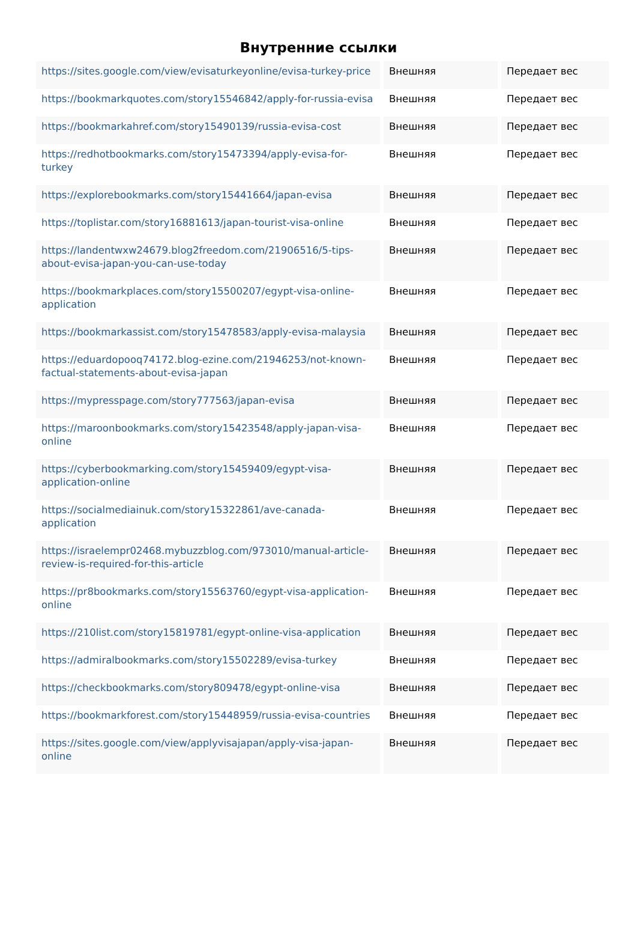Внутренние ссылки
| https://sites.google.com/view/evisaturkeyonline/evisa-turkey-price | Внешняя | Передает вес |
| https://bookmarkquotes.com/story15546842/apply-for-russia-evisa | Внешняя | Передает вес |
| https://bookmarkahref.com/story15490139/russia-evisa-cost | Внешняя | Передает вес |
| https://redhotbookmarks.com/story15473394/apply-evisa-for-turkey | Внешняя | Передает вес |
| https://explorebookmarks.com/story15441664/japan-evisa | Внешняя | Передает вес |
| https://toplistar.com/story16881613/japan-tourist-visa-online | Внешняя | Передает вес |
| https://landentwxw24679.blog2freedom.com/21906516/5-tips-about-evisa-japan-you-can-use-today | Внешняя | Передает вес |
| https://bookmarkplaces.com/story15500207/egypt-visa-online-application | Внешняя | Передает вес |
| https://bookmarkassist.com/story15478583/apply-evisa-malaysia | Внешняя | Передает вес |
| https://eduardopooq74172.blog-ezine.com/21946253/not-known-factual-statements-about-evisa-japan | Внешняя | Передает вес |
| https://mypresspage.com/story777563/japan-evisa | Внешняя | Передает вес |
| https://maroonbookmarks.com/story15423548/apply-japan-visa-online | Внешняя | Передает вес |
| https://cyberbookmarking.com/story15459409/egypt-visa-application-online | Внешняя | Передает вес |
| https://socialmediainuk.com/story15322861/ave-canada-application | Внешняя | Передает вес |
| https://israelempr02468.mybuzzblog.com/973010/manual-article-review-is-required-for-this-article | Внешняя | Передает вес |
| https://pr8bookmarks.com/story15563760/egypt-visa-application-online | Внешняя | Передает вес |
| https://210list.com/story15819781/egypt-online-visa-application | Внешняя | Передает вес |
| https://admiralbookmarks.com/story15502289/evisa-turkey | Внешняя | Передает вес |
| https://checkbookmarks.com/story809478/egypt-online-visa | Внешняя | Передает вес |
| https://bookmarkforest.com/story15448959/russia-evisa-countries | Внешняя | Передает вес |
| https://sites.google.com/view/applyvisajapan/apply-visa-japan-online | Внешняя | Передает вес |